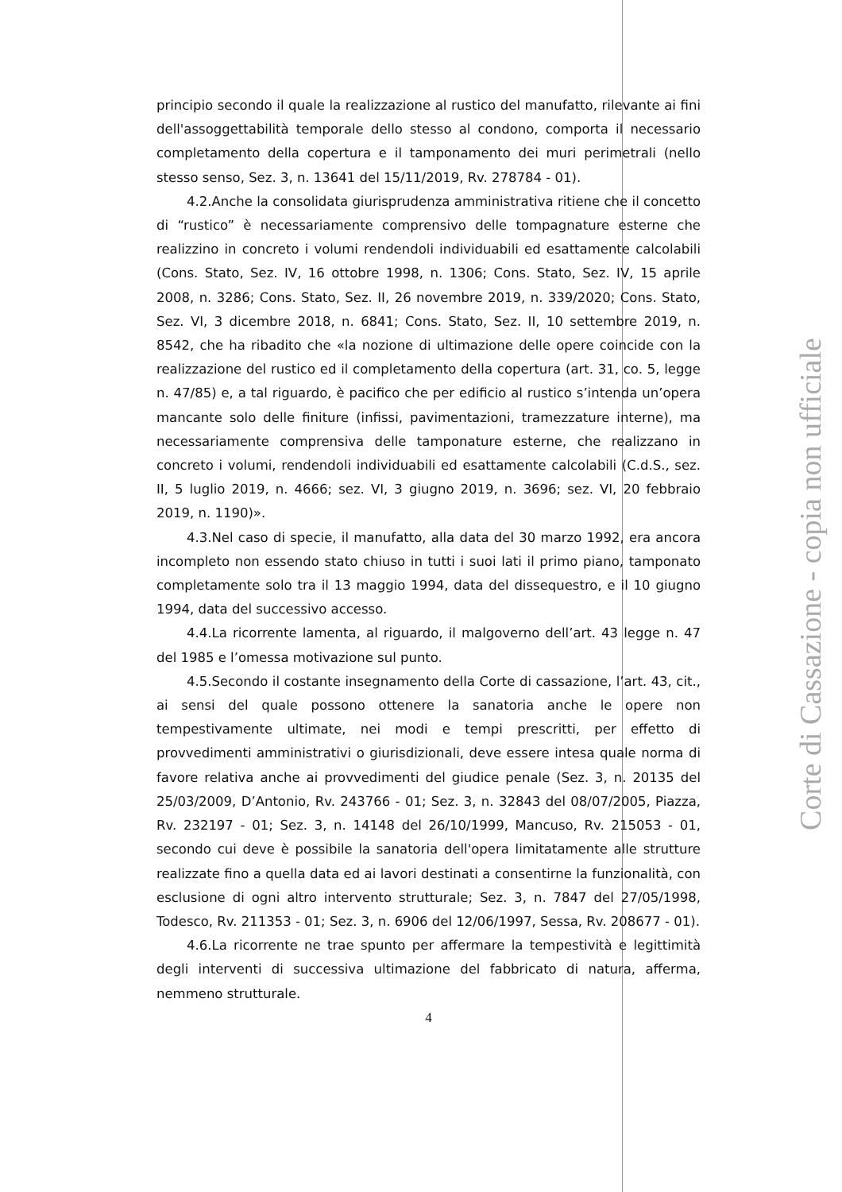principio secondo il quale la realizzazione al rustico del manufatto, rilevante ai fini dell'assoggettabilità temporale dello stesso al condono, comporta il necessario completamento della copertura e il tamponamento dei muri perimetrali (nello stesso senso, Sez. 3, n. 13641 del 15/11/2019, Rv. 278784 - 01).
4.2.Anche la consolidata giurisprudenza amministrativa ritiene che il concetto di “rustico” è necessariamente comprensivo delle tompagnature esterne che realizzino in concreto i volumi rendendoli individuabili ed esattamente calcolabili (Cons. Stato, Sez. IV, 16 ottobre 1998, n. 1306; Cons. Stato, Sez. IV, 15 aprile 2008, n. 3286; Cons. Stato, Sez. II, 26 novembre 2019, n. 339/2020; Cons. Stato, Sez. VI, 3 dicembre 2018, n. 6841; Cons. Stato, Sez. II, 10 settembre 2019, n. 8542, che ha ribadito che «la nozione di ultimazione delle opere coincide con la realizzazione del rustico ed il completamento della copertura (art. 31, co. 5, legge n. 47/85) e, a tal riguardo, è pacifico che per edificio al rustico s’intenda un’opera mancante solo delle finiture (infissi, pavimentazioni, tramezzature interne), ma necessariamente comprensiva delle tamponature esterne, che realizzano in concreto i volumi, rendendoli individuabili ed esattamente calcolabili (C.d.S., sez. II, 5 luglio 2019, n. 4666; sez. VI, 3 giugno 2019, n. 3696; sez. VI, 20 febbraio 2019, n. 1190)».
4.3.Nel caso di specie, il manufatto, alla data del 30 marzo 1992, era ancora incompleto non essendo stato chiuso in tutti i suoi lati il primo piano, tamponato completamente solo tra il 13 maggio 1994, data del dissequestro, e il 10 giugno 1994, data del successivo accesso.
4.4.La ricorrente lamenta, al riguardo, il malgoverno dell’art. 43 legge n. 47 del 1985 e l’omessa motivazione sul punto.
4.5.Secondo il costante insegnamento della Corte di cassazione, l’art. 43, cit., ai sensi del quale possono ottenere la sanatoria anche le opere non tempestivamente ultimate, nei modi e tempi prescritti, per effetto di provvedimenti amministrativi o giurisdizionali, deve essere intesa quale norma di favore relativa anche ai provvedimenti del giudice penale (Sez. 3, n. 20135 del 25/03/2009, D’Antonio, Rv. 243766 - 01; Sez. 3, n. 32843 del 08/07/2005, Piazza, Rv. 232197 - 01; Sez. 3, n. 14148 del 26/10/1999, Mancuso, Rv. 215053 - 01, secondo cui deve è possibile la sanatoria dell'opera limitatamente alle strutture realizzate fino a quella data ed ai lavori destinati a consentirne la funzionalità, con esclusione di ogni altro intervento strutturale; Sez. 3, n. 7847 del 27/05/1998, Todesco, Rv. 211353 - 01; Sez. 3, n. 6906 del 12/06/1997, Sessa, Rv. 208677 - 01).
4.6.La ricorrente ne trae spunto per affermare la tempestività e legittimità degli interventi di successiva ultimazione del fabbricato di natura, afferma, nemmeno strutturale.
4
Corte di Cassazione - copia non ufficiale